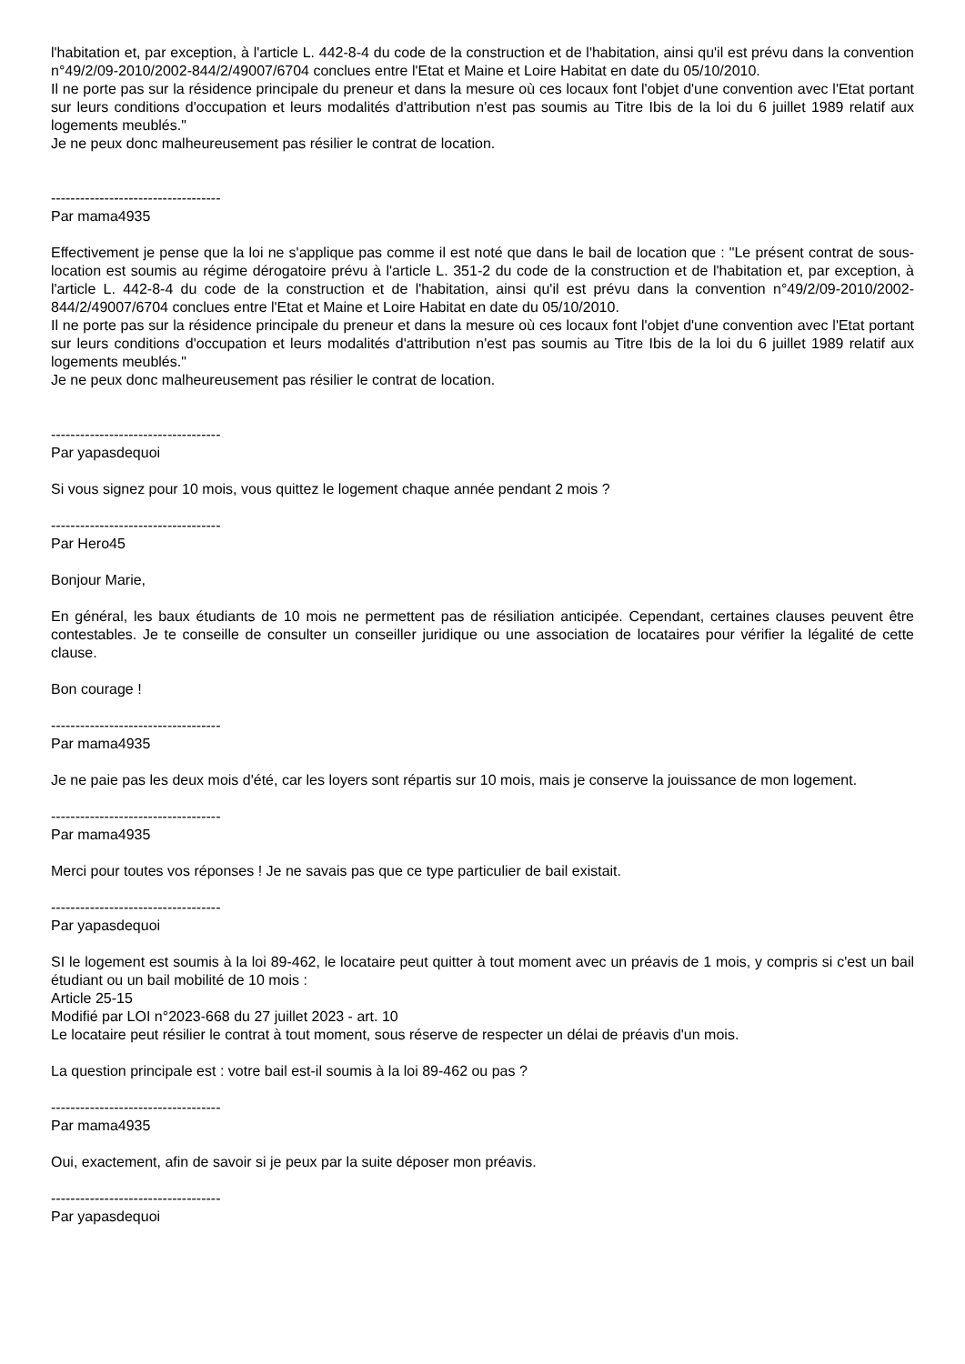l'habitation et, par exception, à l'article L. 442-8-4 du code de la construction et de l'habitation, ainsi qu'il est prévu dans la convention n°49/2/09-2010/2002-844/2/49007/6704 conclues entre l'Etat et Maine et Loire Habitat en date du 05/10/2010.
Il ne porte pas sur la résidence principale du preneur et dans la mesure où ces locaux font l'objet d'une convention avec l'Etat portant sur leurs conditions d'occupation et leurs modalités d'attribution n'est pas soumis au Titre Ibis de la loi du 6 juillet 1989 relatif aux logements meublés."
Je ne peux donc malheureusement pas résilier le contrat de location.
-----------------------------------
Par mama4935
Effectivement je pense que la loi ne s'applique pas comme il est noté que dans le bail de location que : "Le présent contrat de sous-location est soumis au régime dérogatoire prévu à l'article L. 351-2 du code de la construction et de l'habitation et, par exception, à l'article L. 442-8-4 du code de la construction et de l'habitation, ainsi qu'il est prévu dans la convention n°49/2/09-2010/2002-844/2/49007/6704 conclues entre l'Etat et Maine et Loire Habitat en date du 05/10/2010.
Il ne porte pas sur la résidence principale du preneur et dans la mesure où ces locaux font l'objet d'une convention avec l'Etat portant sur leurs conditions d'occupation et leurs modalités d'attribution n'est pas soumis au Titre Ibis de la loi du 6 juillet 1989 relatif aux logements meublés."
Je ne peux donc malheureusement pas résilier le contrat de location.
-----------------------------------
Par yapasdequoi
Si vous signez pour 10 mois, vous quittez le logement chaque année pendant 2 mois ?
-----------------------------------
Par Hero45
Bonjour Marie,
En général, les baux étudiants de 10 mois ne permettent pas de résiliation anticipée. Cependant, certaines clauses peuvent être contestables. Je te conseille de consulter un conseiller juridique ou une association de locataires pour vérifier la légalité de cette clause.
Bon courage !
-----------------------------------
Par mama4935
Je ne paie pas les deux mois d'été, car les loyers sont répartis sur 10 mois, mais je conserve la jouissance de mon logement.
-----------------------------------
Par mama4935
Merci pour toutes vos réponses ! Je ne savais pas que ce type particulier de bail existait.
-----------------------------------
Par yapasdequoi
SI le logement est soumis à la loi 89-462, le locataire peut quitter à tout moment avec un préavis de 1 mois, y compris si c'est un bail étudiant ou un bail mobilité de 10 mois :
Article 25-15
Modifié par LOI n°2023-668 du 27 juillet 2023 - art. 10
Le locataire peut résilier le contrat à tout moment, sous réserve de respecter un délai de préavis d'un mois.
La question principale est : votre bail est-il soumis à la loi 89-462 ou pas ?
-----------------------------------
Par mama4935
Oui, exactement, afin de savoir si je peux par la suite déposer mon préavis.
-----------------------------------
Par yapasdequoi